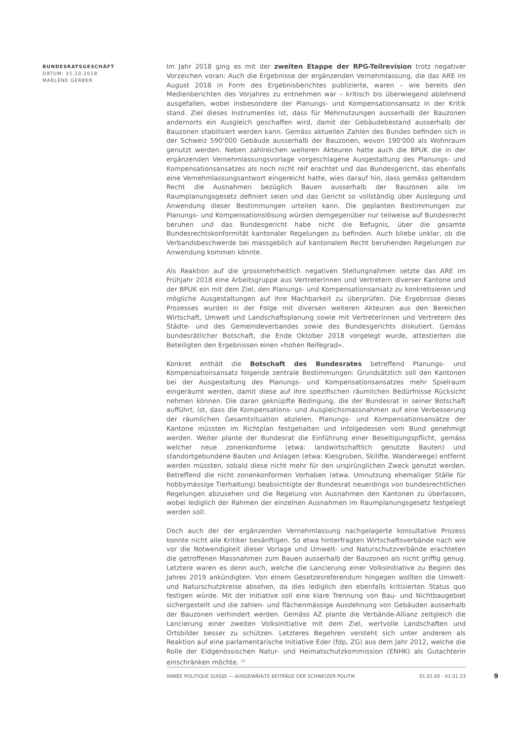BUNDESRATSGESCHÄFT
DATUM: 31.10.2018
MARLÈNE GERBER
Im Jahr 2018 ging es mit der zweiten Etappe der RPG-Teilrevision trotz negativer Vorzeichen voran: Auch die Ergebnisse der ergänzenden Vernehmlassung, die das ARE im August 2018 in Form des Ergebnisberichtes publizierte, waren – wie bereits den Medienberichten des Vorjahres zu entnehmen war – kritisch bis überwiegend ablehnend ausgefallen, wobei insbesondere der Planungs- und Kompensationsansatz in der Kritik stand. Ziel dieses Instrumentes ist, dass für Mehrnutzungen ausserhalb der Bauzonen andernorts ein Ausgleich geschaffen wird, damit der Gebäudebestand ausserhalb der Bauzonen stabilisiert werden kann. Gemäss aktuellen Zahlen des Bundes befinden sich in der Schweiz 590'000 Gebäude ausserhalb der Bauzonen, wovon 190'000 als Wohnraum genutzt werden. Neben zahlreichen weiteren Akteuren hatte auch die BPUK die in der ergänzenden Vernehmlassungsvorlage vorgeschlagene Ausgestaltung des Planungs- und Kompensationsansatzes als noch nicht reif erachtet und das Bundesgericht, das ebenfalls eine Vernehmlassungsantwort eingereicht hatte, wies darauf hin, dass gemäss geltendem Recht die Ausnahmen bezüglich Bauen ausserhalb der Bauzonen alle im Raumplanungsgesetz definiert seien und das Gericht so vollständig über Auslegung und Anwendung dieser Bestimmungen urteilen kann. Die geplanten Bestimmungen zur Planungs- und Kompensationslösung würden demgegenüber nur teilweise auf Bundesrecht beruhen und das Bundesgericht habe nicht die Befugnis, über die gesamte Bundesrechtskonformität kantonaler Regelungen zu befinden. Auch bliebe unklar, ob die Verbandsbeschwerde bei massgeblich auf kantonalem Recht beruhenden Regelungen zur Anwendung kommen könnte.
Als Reaktion auf die grossmehrheitlich negativen Stellungnahmen setzte das ARE im Frühjahr 2018 eine Arbeitsgruppe aus Vertreterinnen und Vertretern diverser Kantone und der BPUK ein mit dem Ziel, den Planungs- und Kompensationsansatz zu konkretisieren und mögliche Ausgestaltungen auf ihre Machbarkeit zu überprüfen. Die Ergebnisse dieses Prozesses wurden in der Folge mit diversen weiteren Akteuren aus den Bereichen Wirtschaft, Umwelt und Landschaftsplanung sowie mit Vertreterinnen und Vertretern des Städte- und des Gemeindeverbandes sowie des Bundesgerichts diskutiert. Gemäss bundesrätlicher Botschaft, die Ende Oktober 2018 vorgelegt wurde, attestierten die Beteiligten den Ergebnissen einen «hohen Reifegrad».
Konkret enthält die Botschaft des Bundesrates betreffend Planungs- und Kompensationsansatz folgende zentrale Bestimmungen: Grundsätzlich soll den Kantonen bei der Ausgestaltung des Planungs- und Kompensationsansatzes mehr Spielraum eingeräumt werden, damit diese auf ihre spezifischen räumlichen Bedürfnisse Rücksicht nehmen können. Die daran geknüpfte Bedingung, die der Bundesrat in seiner Botschaft aufführt, ist, dass die Kompensations- und Ausgleichsmassnahmen auf eine Verbesserung der räumlichen Gesamtsituation abzielen. Planungs- und Kompensationsansätze der Kantone müssten im Richtplan festgehalten und infolgedessen vom Bund genehmigt werden. Weiter plante der Bundesrat die Einführung einer Beseitigungspflicht, gemäss welcher neue zonenkonforme (etwa: landwirtschaftlich genutzte Bauten) und standortgebundene Bauten und Anlagen (etwa: Kiesgruben, Skilifte, Wanderwege) entfernt werden müssten, sobald diese nicht mehr für den ursprünglichen Zweck genutzt werden. Betreffend die nicht zonenkonformen Vorhaben (etwa: Umnutzung ehemaliger Ställe für hobbymässige Tierhaltung) beabsichtigte der Bundesrat neuerdings von bundesrechtlichen Regelungen abzusehen und die Regelung von Ausnahmen den Kantonen zu überlassen, wobei lediglich der Rahmen der einzelnen Ausnahmen im Raumplanungsgesetz festgelegt werden soll.
Doch auch der der ergänzenden Vernehmlassung nachgelagerte konsultative Prozess konnte nicht alle Kritiker besänftigen. So etwa hinterfragten Wirtschaftsverbände nach wie vor die Notwendigkeit dieser Vorlage und Umwelt- und Naturschutzverbände erachteten die getroffenen Massnahmen zum Bauen ausserhalb der Bauzonen als nicht griffig genug. Letztere waren es denn auch, welche die Lancierung einer Volksinitiative zu Beginn des Jahres 2019 ankündigten. Von einem Gesetzesreferendum hingegen wollten die Umwelt- und Naturschutzkreise absehen, da dies lediglich den ebenfalls kritisierten Status quo festigen würde. Mit der Initiative soll eine klare Trennung von Bau- und Nichtbaugebiet sichergestellt und die zahlen- und flächenmässige Ausdehnung von Gebäuden ausserhalb der Bauzonen verhindert werden. Gemäss AZ plante die Verbände-Allianz zeitgleich die Lancierung einer zweiten Volksinitiative mit dem Ziel, wertvolle Landschaften und Ortsbilder besser zu schützen. Letzteres Begehren versteht sich unter anderem als Reaktion auf eine parlamentarische Initiative Eder (fdp, ZG) aus dem Jahr 2012, welche die Rolle der Eidgenössischen Natur- und Heimatschutzkommission (ENHK) als Gutachterin einschränken möchte. <sup>12</sup>
ANNÉE POLITIQUE SUISSE — AUSGEWÄHLTE BEITRÄGE DER SCHWEIZER POLITIK 01.01.65 - 01.01.23
9